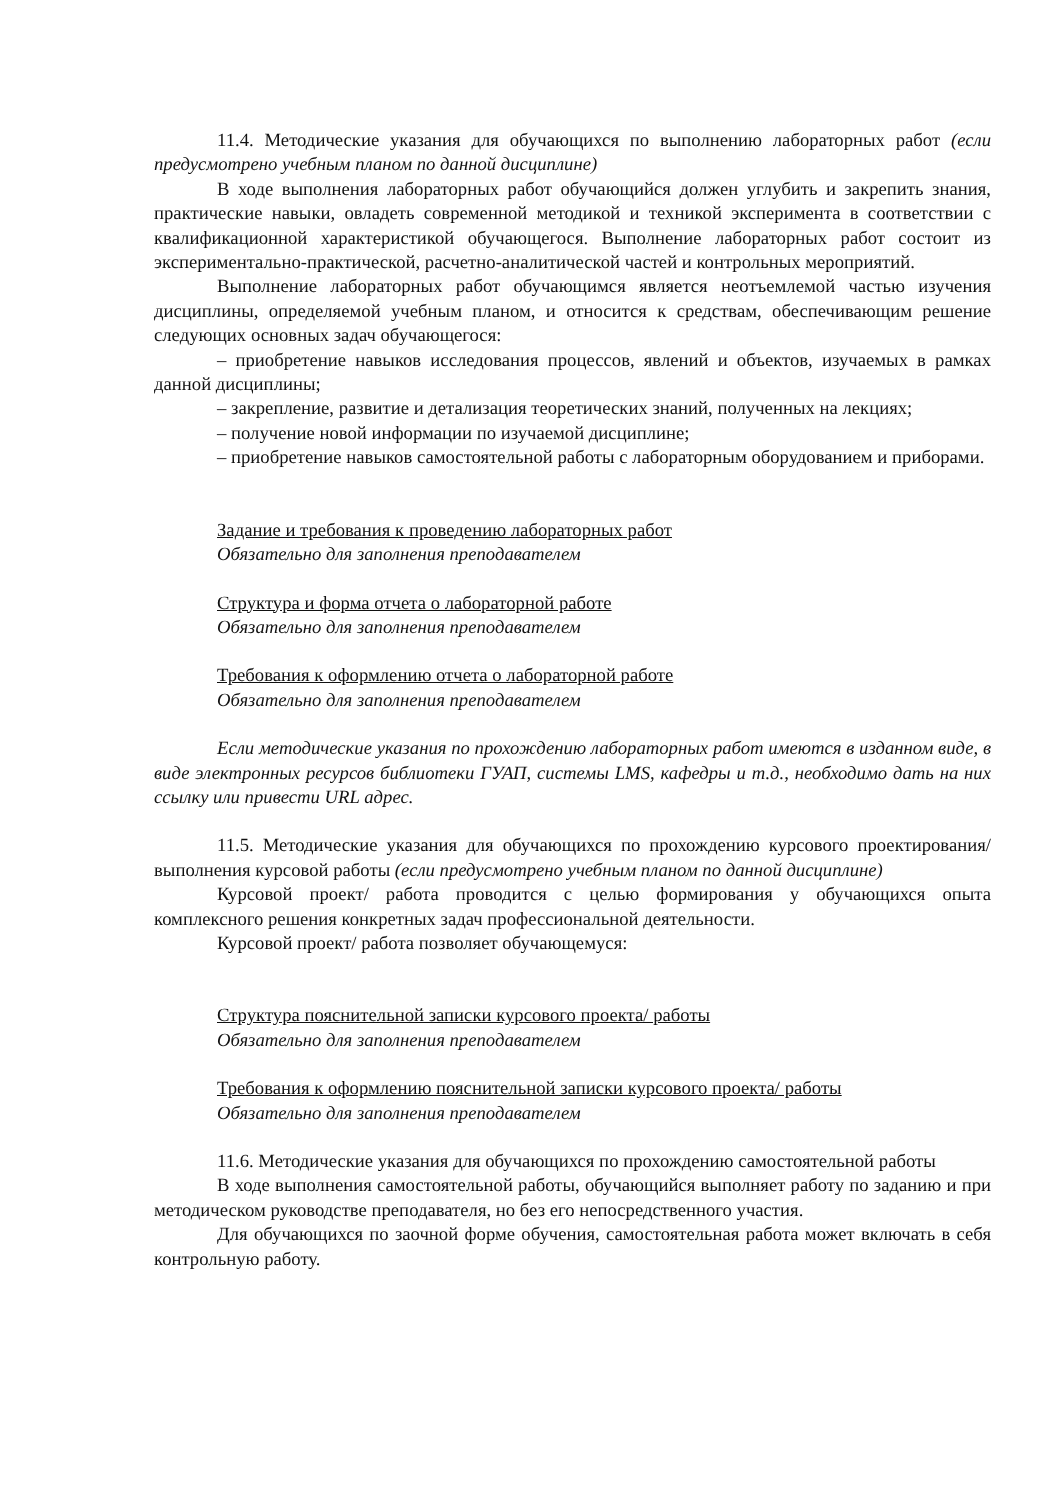11.4. Методические указания для обучающихся по выполнению лабораторных работ (если предусмотрено учебным планом по данной дисциплине)
В ходе выполнения лабораторных работ обучающийся должен углубить и закрепить знания, практические навыки, овладеть современной методикой и техникой эксперимента в соответствии с квалификационной характеристикой обучающегося. Выполнение лабораторных работ состоит из экспериментально-практической, расчетно-аналитической частей и контрольных мероприятий.
Выполнение лабораторных работ обучающимся является неотъемлемой частью изучения дисциплины, определяемой учебным планом, и относится к средствам, обеспечивающим решение следующих основных задач обучающегося:
– приобретение навыков исследования процессов, явлений и объектов, изучаемых в рамках данной дисциплины;
– закрепление, развитие и детализация теоретических знаний, полученных на лекциях;
– получение новой информации по изучаемой дисциплине;
– приобретение навыков самостоятельной работы с лабораторным оборудованием и приборами.
Задание и требования к проведению лабораторных работ
Обязательно для заполнения преподавателем
Структура и форма отчета о лабораторной работе
Обязательно для заполнения преподавателем
Требования к оформлению отчета о лабораторной работе
Обязательно для заполнения преподавателем
Если методические указания по прохождению лабораторных работ имеются в изданном виде, в виде электронных ресурсов библиотеки ГУАП, системы LMS, кафедры и т.д., необходимо дать на них ссылку или привести URL адрес.
11.5. Методические указания для обучающихся по прохождению курсового проектирования/выполнения курсовой работы (если предусмотрено учебным планом по данной дисциплине)
Курсовой проект/ работа проводится с целью формирования у обучающихся опыта комплексного решения конкретных задач профессиональной деятельности.
Курсовой проект/ работа позволяет обучающемуся:
Структура пояснительной записки курсового проекта/ работы
Обязательно для заполнения преподавателем
Требования к оформлению пояснительной записки курсового проекта/ работы
Обязательно для заполнения преподавателем
11.6. Методические указания для обучающихся по прохождению самостоятельной работы
В ходе выполнения самостоятельной работы, обучающийся выполняет работу по заданию и при методическом руководстве преподавателя, но без его непосредственного участия.
Для обучающихся по заочной форме обучения, самостоятельная работа может включать в себя контрольную работу.